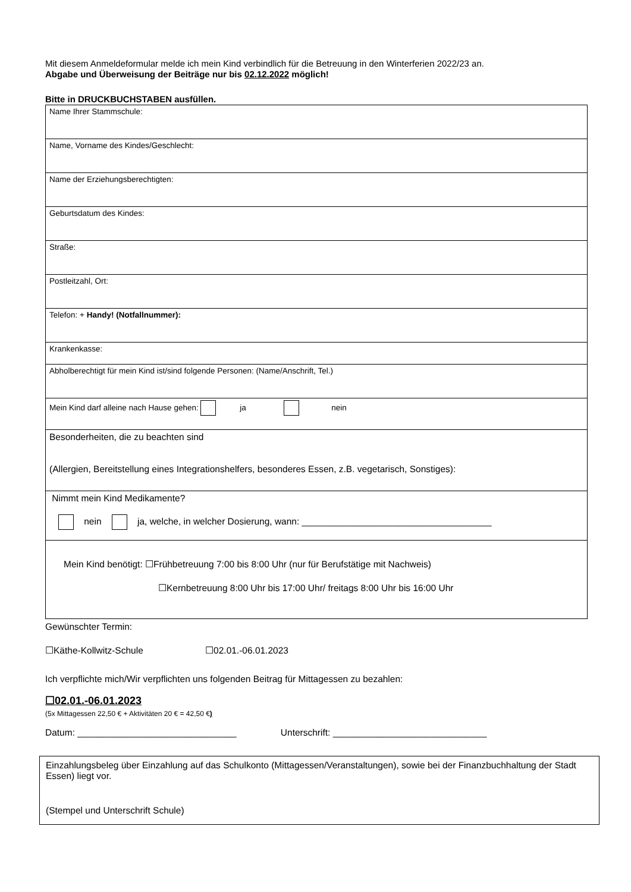Mit diesem Anmeldeformular melde ich mein Kind verbindlich für die Betreuung in den Winterferien 2022/23 an.
Abgabe und Überweisung der Beiträge nur bis 02.12.2022 möglich!
Bitte in DRUCKBUCHSTABEN ausfüllen.
| Name Ihrer Stammschule: |
| Name, Vorname des Kindes/Geschlecht: |
| Name der Erziehungsberechtigten: |
| Geburtsdatum des Kindes: |
| Straße: |
| Postleitzahl, Ort: |
| Telefon: + Handy! (Notfallnummer): |
| Krankenkasse: |
| Abholberechtigt für mein Kind ist/sind folgende Personen: (Name/Anschrift, Tel.) |
| Mein Kind darf alleine nach Hause gehen: ja nein |
| Besonderheiten, die zu beachten sind (Allergien, Bereitstellung eines Integrationshelfers, besonderes Essen, z.B. vegetarisch, Sonstiges): |
| Nimmt mein Kind Medikamente? nein ja, welche, in welcher Dosierung, wann: _____________________________________ |
| Mein Kind benötigt: ☐Frühbetreuung 7:00 bis 8:00 Uhr (nur für Berufstätige mit Nachweis) ☐Kernbetreuung 8:00 Uhr bis 17:00 Uhr/ freitags 8:00 Uhr bis 16:00 Uhr |
Gewünschter Termin:
☐Käthe-Kollwitz-Schule ☐02.01.-06.01.2023
Ich verpflichte mich/Wir verpflichten uns folgenden Beitrag für Mittagessen zu bezahlen:
☐02.01.-06.01.2023
(5x Mittagessen 22,50 € + Aktivitäten 20 € = 42,50 €)
Datum: _______________________________ Unterschrift: ______________________________
Einzahlungsbeleg über Einzahlung auf das Schulkonto (Mittagessen/Veranstaltungen), sowie bei der Finanzbuchhaltung der Stadt Essen) liegt vor.
(Stempel und Unterschrift Schule)